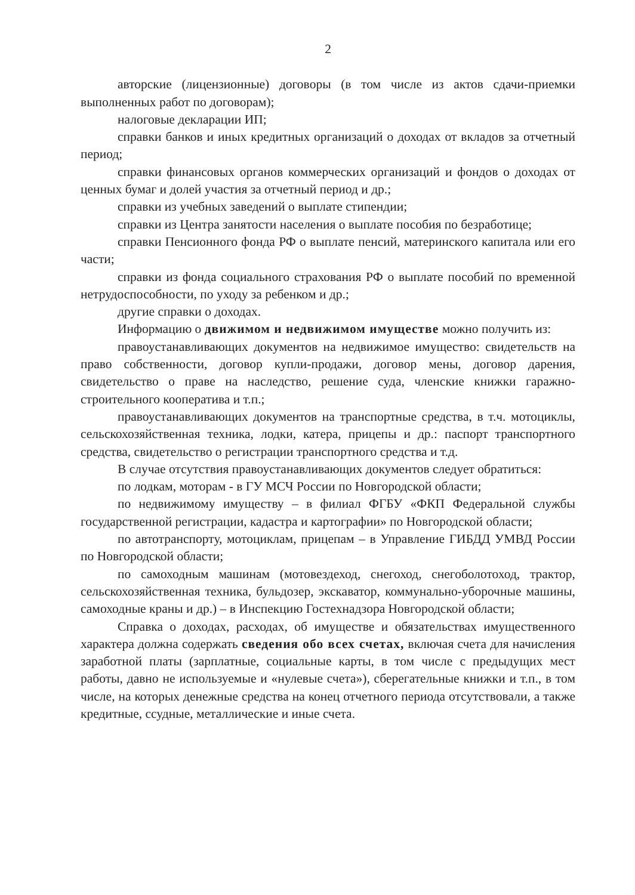2
авторские (лицензионные) договоры (в том числе из актов сдачи-приемки выполненных работ по договорам);
налоговые декларации ИП;
справки банков и иных кредитных организаций о доходах от вкладов за отчетный период;
справки финансовых органов коммерческих организаций и фондов о доходах от ценных бумаг и долей участия за отчетный период и др.;
справки из учебных заведений о выплате стипендии;
справки из Центра занятости населения о выплате пособия по безработице;
справки Пенсионного фонда РФ о выплате пенсий, материнского капитала или его части;
справки из фонда социального страхования РФ о выплате пособий по временной нетрудоспособности, по уходу за ребенком и др.;
другие справки о доходах.
Информацию о движимом и недвижимом имуществе можно получить из:
правоустанавливающих документов на недвижимое имущество: свидетельств на право собственности, договор купли-продажи, договор мены, договор дарения, свидетельство о праве на наследство, решение суда, членские книжки гаражно-строительного кооператива и т.п.;
правоустанавливающих документов на транспортные средства, в т.ч. мотоциклы, сельскохозяйственная техника, лодки, катера, прицепы и др.: паспорт транспортного средства, свидетельство о регистрации транспортного средства и т.д.
В случае отсутствия правоустанавливающих документов следует обратиться:
по лодкам, моторам - в ГУ МСЧ России по Новгородской области;
по недвижимому имуществу – в филиал ФГБУ «ФКП Федеральной службы государственной регистрации, кадастра и картографии» по Новгородской области;
по автотранспорту, мотоциклам, прицепам – в Управление ГИБДД УМВД России по Новгородской области;
по самоходным машинам (мотовездеход, снегоход, снегоболотоход, трактор, сельскохозяйственная техника, бульдозер, экскаватор, коммунально-уборочные машины, самоходные краны и др.) – в Инспекцию Гостехнадзора Новгородской области;
Справка о доходах, расходах, об имуществе и обязательствах имущественного характера должна содержать сведения обо всех счетах, включая счета для начисления заработной платы (зарплатные, социальные карты, в том числе с предыдущих мест работы, давно не используемые и «нулевые счета»), сберегательные книжки и т.п., в том числе, на которых денежные средства на конец отчетного периода отсутствовали, а также кредитные, ссудные, металлические и иные счета.